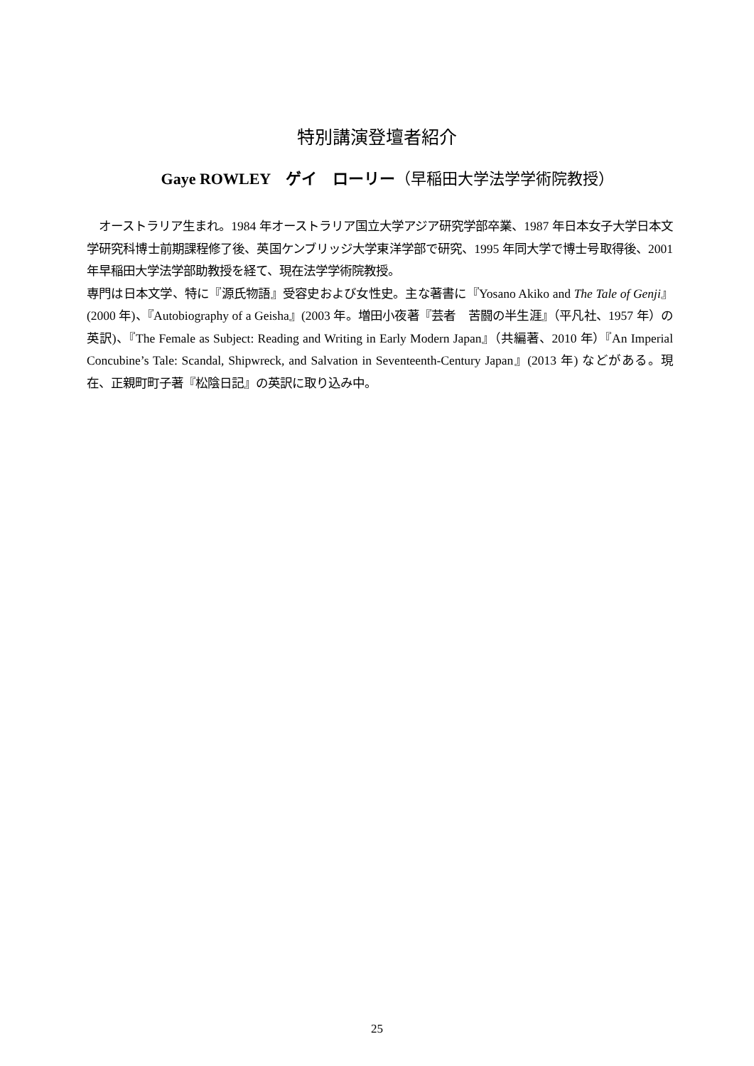特別講演登壇者紹介
Gaye ROWLEY　ゲイ　ローリー（早稲田大学法学学術院教授）
　オーストラリア生まれ。1984 年オーストラリア国立大学アジア研究学部卒業、1987 年日本女子大学日本文学研究科博士前期課程修了後、英国ケンブリッジ大学東洋学部で研究、1995 年同大学で博士号取得後、2001 年早稲田大学法学部助教授を経て、現在法学学術院教授。
専門は日本文学、特に『源氏物語』受容史および女性史。主な著書に『Yosano Akiko and The Tale of Genji』(2000 年)、『Autobiography of a Geisha』(2003 年。増田小夜著『芸者　苦闘の半生涯』（平凡社、1957 年）の英訳)、『The Female as Subject: Reading and Writing in Early Modern Japan』（共編著、2010 年）『An Imperial Concubine’s Tale: Scandal, Shipwreck, and Salvation in Seventeenth-Century Japan』(2013 年) などがある。現在、正親町町子著『松陰日記』の英訳に取り込み中。
25